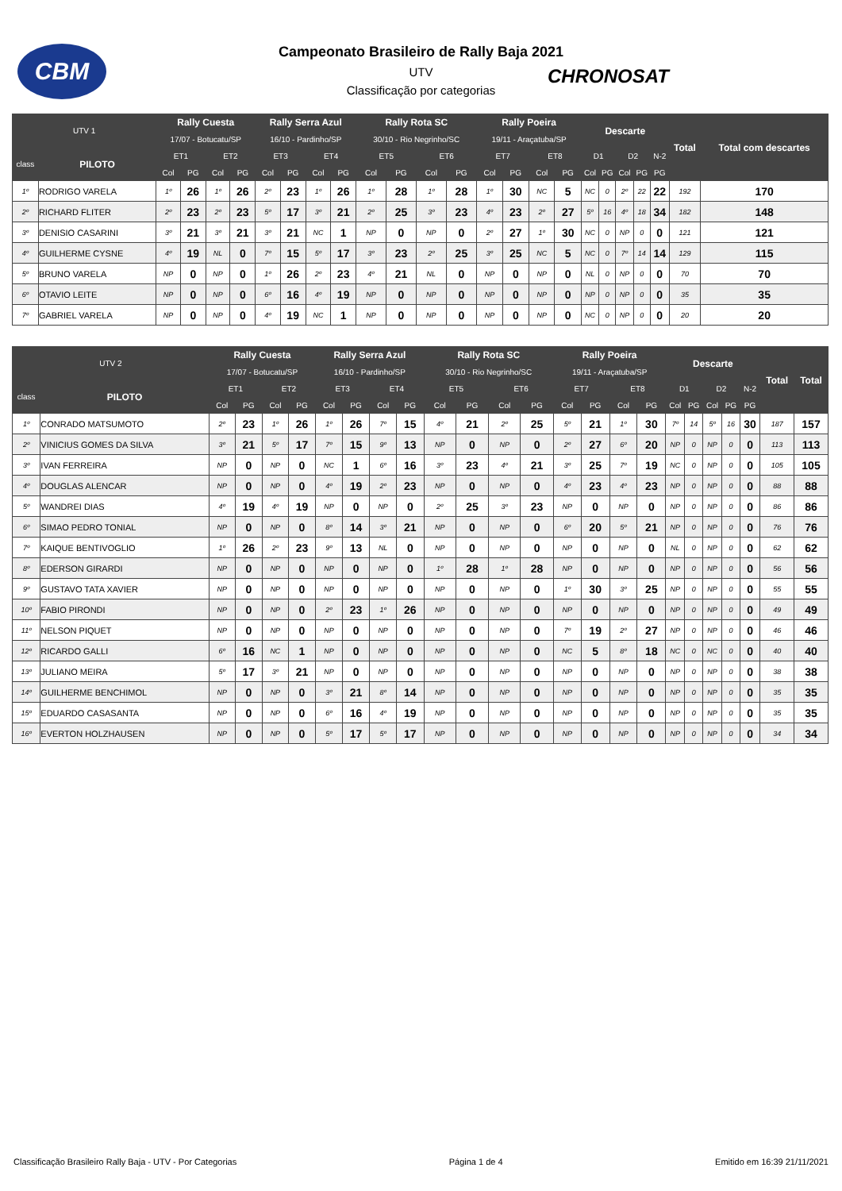CBM
CHRONOSAT
Campeonato Brasileiro de Rally Baja 2021
UTV
Classificação por categorias
| UTV 1 | | Rally Cuesta | | | | Rally Serra Azul | | | | Rally Rota SC | | | | Rally Poeira | | | | Descarte | | | | | Total | Total com descartes |
| --- | --- | --- | --- | --- | --- | --- | --- | --- | --- | --- | --- | --- | --- | --- | --- | --- | --- | --- | --- | --- | --- | --- | --- | --- |
| | | 17/07 - Botucatu/SP | | | | 16/10 - Pardinho/SP | | | | 30/10 - Rio Negrinho/SC | | | | 19/11 - Araçatuba/SP | | | | | | | | | | |
| class | PILOTO | ET1 | | ET2 | | ET3 | | ET4 | | ET5 | | ET6 | | ET7 | | ET8 | | D1 | | D2 | | N-2 | | |
| | | Col | PG | Col | PG | Col | PG | Col | PG | Col | PG | Col | PG | Col | PG | Col | PG | Col | PG | Col | PG | PG | | |
| 1º | RODRIGO VARELA | 1º | 26 | 1º | 26 | 2º | 23 | 1º | 26 | 1º | 28 | 1º | 28 | 1º | 30 | NC | 5 | NC | 0 | 2º | 22 | 22 | 192 | 170 |
| 2º | RICHARD FLITER | 2º | 23 | 2º | 23 | 5º | 17 | 3º | 21 | 2º | 25 | 3º | 23 | 4º | 23 | 2º | 27 | 5º | 16 | 4º | 18 | 34 | 182 | 148 |
| 3º | DENISIO CASARINI | 3º | 21 | 3º | 21 | 3º | 21 | NC | 1 | NP | 0 | NP | 0 | 2º | 27 | 1º | 30 | NC | 0 | NP | 0 | 0 | 121 | 121 |
| 4º | GUILHERME CYSNE | 4º | 19 | NL | 0 | 7º | 15 | 5º | 17 | 3º | 23 | 2º | 25 | 3º | 25 | NC | 5 | NC | 0 | 7º | 14 | 14 | 129 | 115 |
| 5º | BRUNO VARELA | NP | 0 | NP | 0 | 1º | 26 | 2º | 23 | 4º | 21 | NL | 0 | NP | 0 | NP | 0 | NL | 0 | NP | 0 | 0 | 70 | 70 |
| 6º | OTAVIO LEITE | NP | 0 | NP | 0 | 6º | 16 | 4º | 19 | NP | 0 | NP | 0 | NP | 0 | NP | 0 | NP | 0 | NP | 0 | 0 | 35 | 35 |
| 7º | GABRIEL VARELA | NP | 0 | NP | 0 | 4º | 19 | NC | 1 | NP | 0 | NP | 0 | NP | 0 | NP | 0 | NC | 0 | NP | 0 | 0 | 20 | 20 |
| UTV 2 | | Rally Cuesta | | | | Rally Serra Azul | | | | Rally Rota SC | | | | Rally Poeira | | | | Descarte | | | | | Total | Total |
| --- | --- | --- | --- | --- | --- | --- | --- | --- | --- | --- | --- | --- | --- | --- | --- | --- | --- | --- | --- | --- | --- | --- | --- | --- |
| | | 17/07 - Botucatu/SP | | | | 16/10 - Pardinho/SP | | | | 30/10 - Rio Negrinho/SC | | | | 19/11 - Araçatuba/SP | | | | | | | | | | |
| class | PILOTO | ET1 | | ET2 | | ET3 | | ET4 | | ET5 | | ET6 | | ET7 | | ET8 | | D1 | | D2 | | N-2 | | |
| | | Col | PG | Col | PG | Col | PG | Col | PG | Col | PG | Col | PG | Col | PG | Col | PG | Col | PG | Col | PG | PG | | |
| 1º | CONRADO MATSUMOTO | 2º | 23 | 1º | 26 | 1º | 26 | 7º | 15 | 4º | 21 | 2º | 25 | 5º | 21 | 1º | 30 | 7º | 14 | 5º | 16 | 30 | 187 | 157 |
| 2º | VINICIUS GOMES DA SILVA | 3º | 21 | 5º | 17 | 7º | 15 | 9º | 13 | NP | 0 | NP | 0 | 2º | 27 | 6º | 20 | NP | 0 | NP | 0 | 0 | 113 | 113 |
| 3º | IVAN FERREIRA | NP | 0 | NP | 0 | NC | 1 | 6º | 16 | 3º | 23 | 4º | 21 | 3º | 25 | 7º | 19 | NC | 0 | NP | 0 | 0 | 105 | 105 |
| 4º | DOUGLAS ALENCAR | NP | 0 | NP | 0 | 4º | 19 | 2º | 23 | NP | 0 | NP | 0 | 4º | 23 | 4º | 23 | NP | 0 | NP | 0 | 0 | 88 | 88 |
| 5º | WANDREI DIAS | 4º | 19 | 4º | 19 | NP | 0 | NP | 0 | 2º | 25 | 3º | 23 | NP | 0 | NP | 0 | NP | 0 | NP | 0 | 0 | 86 | 86 |
| 6º | SIMAO PEDRO TONIAL | NP | 0 | NP | 0 | 8º | 14 | 3º | 21 | NP | 0 | NP | 0 | 6º | 20 | 5º | 21 | NP | 0 | NP | 0 | 0 | 76 | 76 |
| 7º | KAIQUE BENTIVOGLIO | 1º | 26 | 2º | 23 | 9º | 13 | NL | 0 | NP | 0 | NP | 0 | NP | 0 | NP | 0 | NL | 0 | NP | 0 | 0 | 62 | 62 |
| 8º | EDERSON GIRARDI | NP | 0 | NP | 0 | NP | 0 | NP | 0 | 1º | 28 | 1º | 28 | NP | 0 | NP | 0 | NP | 0 | NP | 0 | 0 | 56 | 56 |
| 9º | GUSTAVO TATA XAVIER | NP | 0 | NP | 0 | NP | 0 | NP | 0 | NP | 0 | NP | 0 | 1º | 30 | 3º | 25 | NP | 0 | NP | 0 | 0 | 55 | 55 |
| 10º | FABIO PIRONDI | NP | 0 | NP | 0 | 2º | 23 | 1º | 26 | NP | 0 | NP | 0 | NP | 0 | NP | 0 | NP | 0 | NP | 0 | 0 | 49 | 49 |
| 11º | NELSON PIQUET | NP | 0 | NP | 0 | NP | 0 | NP | 0 | NP | 0 | NP | 0 | 7º | 19 | 2º | 27 | NP | 0 | NP | 0 | 0 | 46 | 46 |
| 12º | RICARDO GALLI | 6º | 16 | NC | 1 | NP | 0 | NP | 0 | NP | 0 | NP | 0 | NC | 5 | 8º | 18 | NC | 0 | NC | 0 | 0 | 40 | 40 |
| 13º | JULIANO MEIRA | 5º | 17 | 3º | 21 | NP | 0 | NP | 0 | NP | 0 | NP | 0 | NP | 0 | NP | 0 | NP | 0 | NP | 0 | 0 | 38 | 38 |
| 14º | GUILHERME BENCHIMOL | NP | 0 | NP | 0 | 3º | 21 | 8º | 14 | NP | 0 | NP | 0 | NP | 0 | NP | 0 | NP | 0 | NP | 0 | 0 | 35 | 35 |
| 15º | EDUARDO CASASANTA | NP | 0 | NP | 0 | 6º | 16 | 4º | 19 | NP | 0 | NP | 0 | NP | 0 | NP | 0 | NP | 0 | NP | 0 | 0 | 35 | 35 |
| 16º | EVERTON HOLZHAUSEN | NP | 0 | NP | 0 | 5º | 17 | 5º | 17 | NP | 0 | NP | 0 | NP | 0 | NP | 0 | NP | 0 | NP | 0 | 0 | 34 | 34 |
Classificação Brasileiro Rally Baja - UTV - Por Categorias Página 1 de 4 Emitido em 16:39 21/11/2021